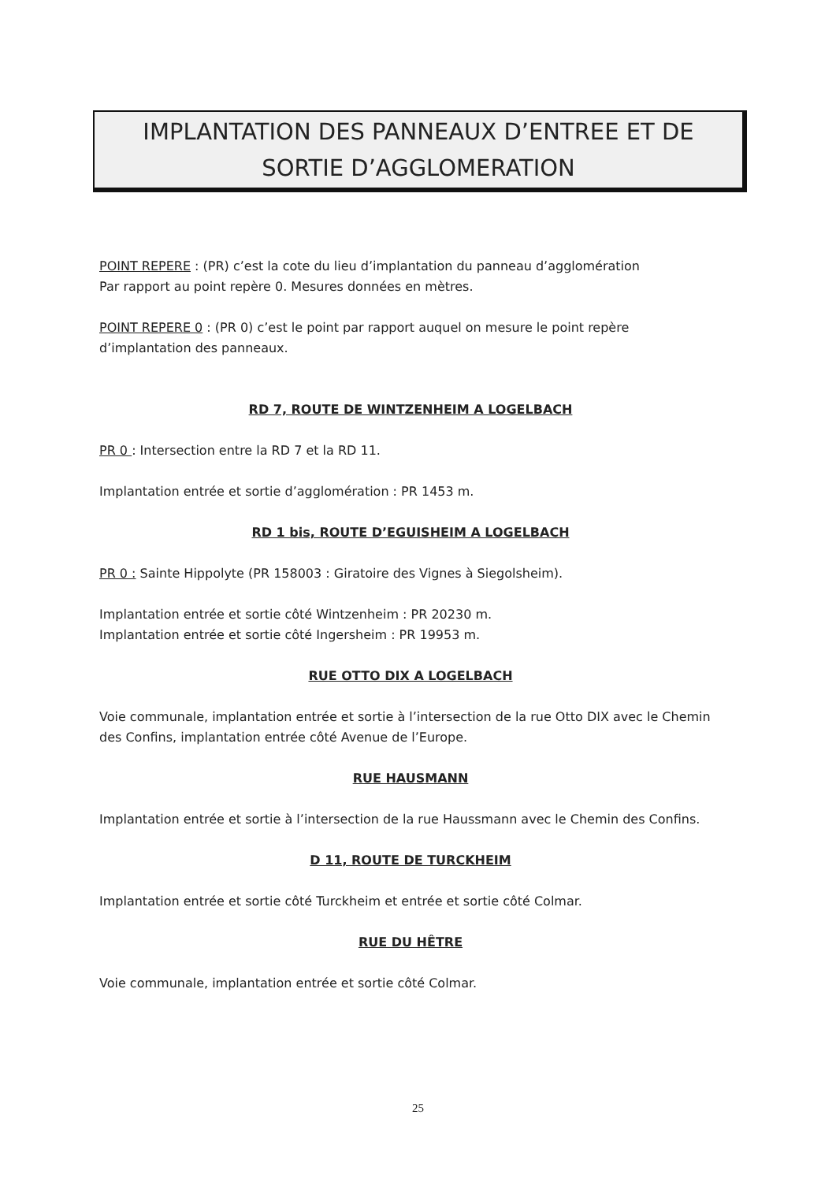IMPLANTATION DES PANNEAUX D’ENTREE ET DE
SORTIE D’AGGLOMERATION
POINT REPERE : (PR) c’est la cote du lieu d’implantation du panneau d’agglomération
Par rapport au point repère 0. Mesures données en mètres.
POINT REPERE 0 : (PR 0) c’est le point par rapport auquel on mesure le point repère
d’implantation des panneaux.
RD 7, ROUTE DE WINTZENHEIM A LOGELBACH
PR 0 : Intersection entre la RD 7 et la RD 11.
Implantation entrée et sortie d’agglomération : PR 1453 m.
RD 1 bis, ROUTE D’EGUISHEIM A LOGELBACH
PR 0 : Sainte Hippolyte (PR 158003 : Giratoire des Vignes à Siegolsheim).
Implantation entrée et sortie côté Wintzenheim : PR 20230 m.
Implantation entrée et sortie côté Ingersheim : PR 19953 m.
RUE OTTO DIX A LOGELBACH
Voie communale, implantation entrée et sortie à l’intersection de la rue Otto DIX avec le Chemin des Confins, implantation entrée côté Avenue de l’Europe.
RUE HAUSMANN
Implantation entrée et sortie à l’intersection de la rue Haussmann avec le Chemin des Confins.
D 11, ROUTE DE TURCKHEIM
Implantation entrée et sortie côté Turckheim et entrée et sortie côté Colmar.
RUE DU HÊTRE
Voie communale, implantation entrée et sortie côté Colmar.
25